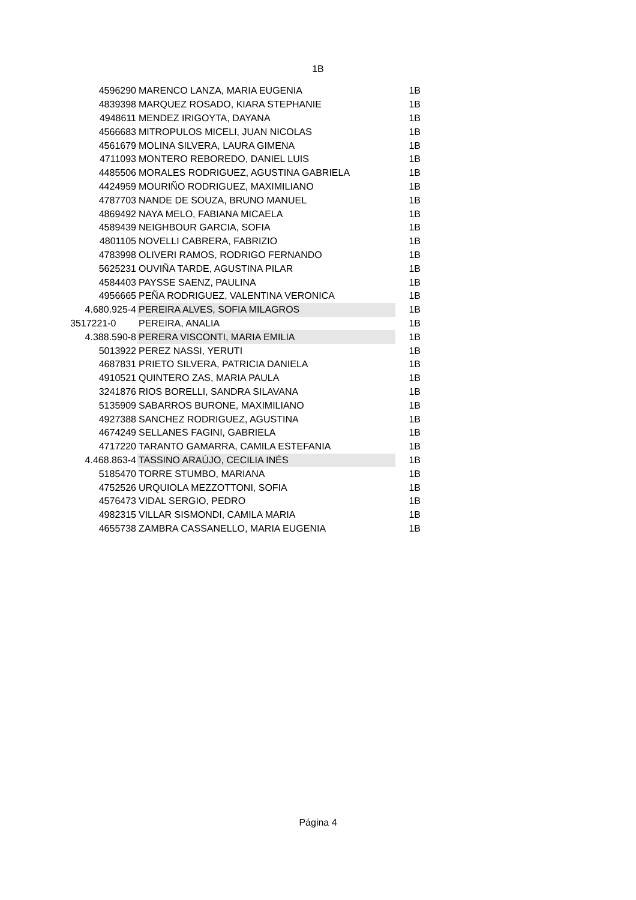1B
| 4596290 | MARENCO LANZA, MARIA EUGENIA | 1B |
| 4839398 | MARQUEZ ROSADO, KIARA STEPHANIE | 1B |
| 4948611 | MENDEZ IRIGOYTA, DAYANA | 1B |
| 4566683 | MITROPULOS MICELI, JUAN NICOLAS | 1B |
| 4561679 | MOLINA SILVERA, LAURA GIMENA | 1B |
| 4711093 | MONTERO REBOREDO, DANIEL LUIS | 1B |
| 4485506 | MORALES RODRIGUEZ, AGUSTINA GABRIELA | 1B |
| 4424959 | MOURIÑO RODRIGUEZ, MAXIMILIANO | 1B |
| 4787703 | NANDE DE SOUZA, BRUNO MANUEL | 1B |
| 4869492 | NAYA MELO, FABIANA MICAELA | 1B |
| 4589439 | NEIGHBOUR GARCIA, SOFIA | 1B |
| 4801105 | NOVELLI CABRERA, FABRIZIO | 1B |
| 4783998 | OLIVERI RAMOS, RODRIGO FERNANDO | 1B |
| 5625231 | OUVIÑA TARDE, AGUSTINA PILAR | 1B |
| 4584403 | PAYSSE SAENZ, PAULINA | 1B |
| 4956665 | PEÑA RODRIGUEZ, VALENTINA VERONICA | 1B |
| 4.680.925-4 | PEREIRA ALVES, SOFIA MILAGROS | 1B |
| 3517221-0 | PEREIRA, ANALIA | 1B |
| 4.388.590-8 | PERERA VISCONTI, MARIA EMILIA | 1B |
| 5013922 | PEREZ NASSI, YERUTI | 1B |
| 4687831 | PRIETO SILVERA, PATRICIA DANIELA | 1B |
| 4910521 | QUINTERO ZAS, MARIA PAULA | 1B |
| 3241876 | RIOS BORELLI, SANDRA SILAVANA | 1B |
| 5135909 | SABARROS BURONE, MAXIMILIANO | 1B |
| 4927388 | SANCHEZ RODRIGUEZ, AGUSTINA | 1B |
| 4674249 | SELLANES FAGINI, GABRIELA | 1B |
| 4717220 | TARANTO GAMARRA, CAMILA ESTEFANIA | 1B |
| 4.468.863-4 | TASSINO ARAÚJO, CECILIA INÉS | 1B |
| 5185470 | TORRE STUMBO, MARIANA | 1B |
| 4752526 | URQUIOLA MEZZOTTONI, SOFIA | 1B |
| 4576473 | VIDAL SERGIO, PEDRO | 1B |
| 4982315 | VILLAR SISMONDI, CAMILA MARIA | 1B |
| 4655738 | ZAMBRA CASSANELLO, MARIA EUGENIA | 1B |
Página 4